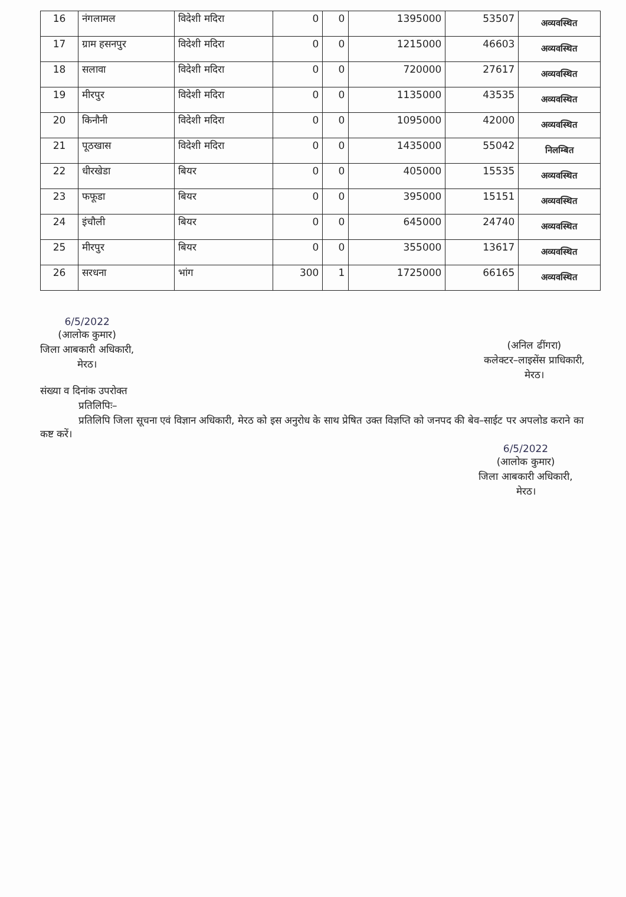| 16 | नंगलामल | विदेशी मदिरा | 0 | 0 | 1395000 | 53507 | अव्यवस्थित |
| 17 | ग्राम हसनपुर | विदेशी मदिरा | 0 | 0 | 1215000 | 46603 | अव्यवस्थित |
| 18 | सलावा | विदेशी मदिरा | 0 | 0 | 720000 | 27617 | अव्यवस्थित |
| 19 | मीरपुर | विदेशी मदिरा | 0 | 0 | 1135000 | 43535 | अव्यवस्थित |
| 20 | किनौनी | विदेशी मदिरा | 0 | 0 | 1095000 | 42000 | अव्यवस्थित |
| 21 | पूठखास | विदेशी मदिरा | 0 | 0 | 1435000 | 55042 | निलम्बित |
| 22 | धीरखेडा | बियर | 0 | 0 | 405000 | 15535 | अव्यवस्थित |
| 23 | फफूडा | बियर | 0 | 0 | 395000 | 15151 | अव्यवस्थित |
| 24 | इंचौली | बियर | 0 | 0 | 645000 | 24740 | अव्यवस्थित |
| 25 | मीरपुर | बियर | 0 | 0 | 355000 | 13617 | अव्यवस्थित |
| 26 | सरधना | भांग | 300 | 1 | 1725000 | 66165 | अव्यवस्थित |
6/5/2022
(आलोक कुमार)
जिला आबकारी अधिकारी,
मेरठ।
(अनिल ढींगरा)
कलेक्टर–लाइसेंस प्राधिकारी,
मेरठ।
संख्या व दिनांक उपरोक्त
प्रतिलिपिः–
प्रतिलिपि जिला सूचना एवं विज्ञान अधिकारी, मेरठ को इस अनुरोध के साथ प्रेषित उक्त विज्ञप्ति को जनपद की बेव–साईट पर अपलोड कराने का कष्ट करें।
6/5/2022
(आलोक कुमार)
जिला आबकारी अधिकारी,
मेरठ।